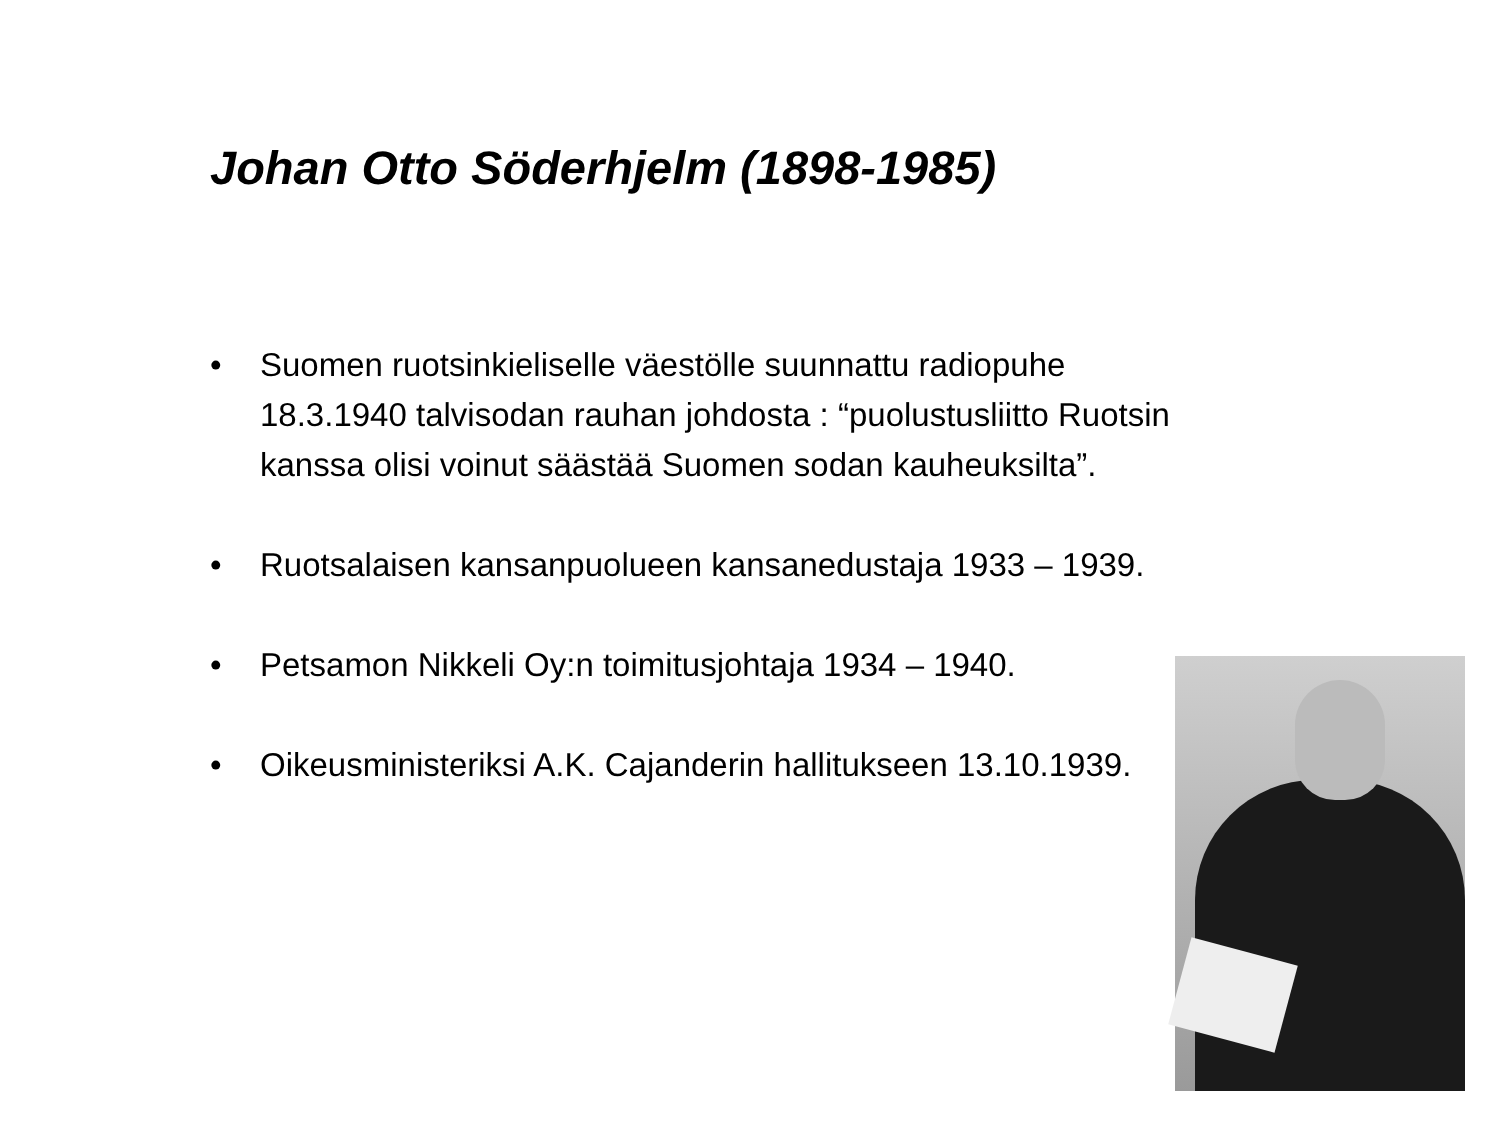Johan Otto Söderhjelm (1898-1985)
• Suomen ruotsinkieliselle väestölle suunnattu radiopuhe 18.3.1940 talvisodan rauhan johdosta : “puolustusliitto Ruotsin kanssa olisi voinut säästää Suomen sodan kauheuksilta”.
• Ruotsalaisen kansanpuolueen kansanedustaja 1933 – 1939.
• Petsamon Nikkeli Oy:n toimitusjohtaja 1934 – 1940.
• Oikeusministeriksi A.K. Cajanderin hallitukseen 13.10.1939.